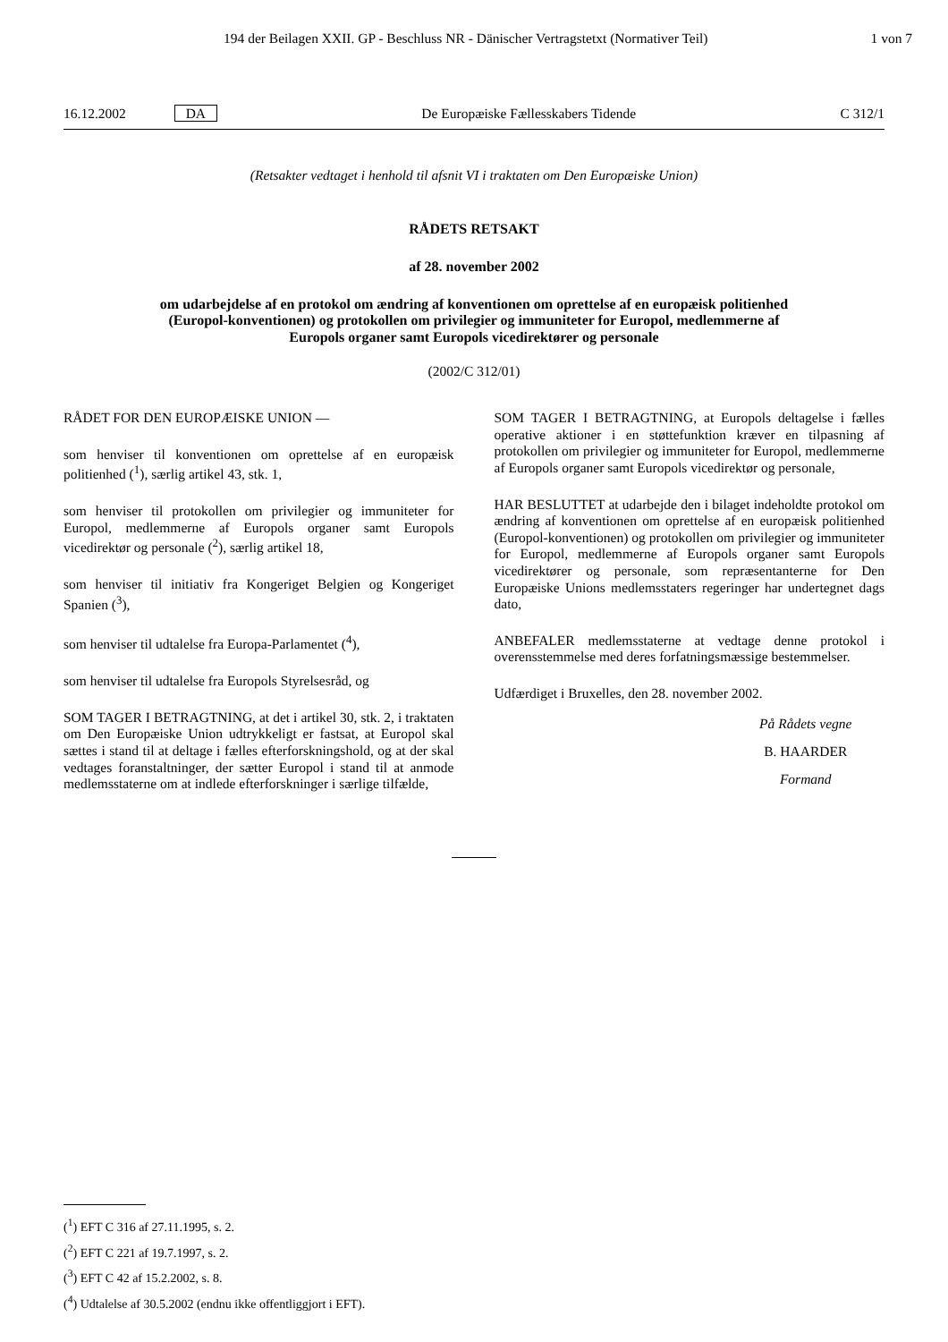194 der Beilagen XXII. GP - Beschluss NR - Dänischer Vertragstetxt (Normativer Teil) 1 von 7
16.12.2002 DA De Europæiske Fællesskabers Tidende C 312/1
(Retsakter vedtaget i henhold til afsnit VI i traktaten om Den Europæiske Union)
RÅDETS RETSAKT
af 28. november 2002
om udarbejdelse af en protokol om ændring af konventionen om oprettelse af en europæisk politienhed (Europol-konventionen) og protokollen om privilegier og immuniteter for Europol, medlemmerne af Europols organer samt Europols vicedirektører og personale
(2002/C 312/01)
RÅDET FOR DEN EUROPÆISKE UNION —
som henviser til konventionen om oprettelse af en europæisk politienhed (<sup>1</sup>), særlig artikel 43, stk. 1,
som henviser til protokollen om privilegier og immuniteter for Europol, medlemmerne af Europols organer samt Europols vicedirektør og personale (<sup>2</sup>), særlig artikel 18,
som henviser til initiativ fra Kongeriget Belgien og Kongeriget Spanien (<sup>3</sup>),
som henviser til udtalelse fra Europa-Parlamentet (<sup>4</sup>),
som henviser til udtalelse fra Europols Styrelsesråd, og
SOM TAGER I BETRAGTNING, at det i artikel 30, stk. 2, i traktaten om Den Europæiske Union udtrykkeligt er fastsat, at Europol skal sættes i stand til at deltage i fælles efterforskningshold, og at der skal vedtages foranstaltninger, der sætter Europol i stand til at anmode medlemsstaterne om at indlede efterforskninger i særlige tilfælde,
SOM TAGER I BETRAGTNING, at Europols deltagelse i fælles operative aktioner i en støttefunktion kræver en tilpasning af protokollen om privilegier og immuniteter for Europol, medlemmerne af Europols organer samt Europols vicedirektør og personale,
HAR BESLUTTET at udarbejde den i bilaget indeholdte protokol om ændring af konventionen om oprettelse af en europæisk politienhed (Europol-konventionen) og protokollen om privilegier og immuniteter for Europol, medlemmerne af Europols organer samt Europols vicedirektører og personale, som repræsentanterne for Den Europæiske Unions medlemsstaters regeringer har undertegnet dags dato,
ANBEFALER medlemsstaterne at vedtage denne protokol i overensstemmelse med deres forfatningsmæssige bestemmelser.
Udfærdiget i Bruxelles, den 28. november 2002.
På Rådets vegne
B. HAARDER
Formand
(<sup>1</sup>) EFT C 316 af 27.11.1995, s. 2.
(<sup>2</sup>) EFT C 221 af 19.7.1997, s. 2.
(<sup>3</sup>) EFT C 42 af 15.2.2002, s. 8.
(<sup>4</sup>) Udtalelse af 30.5.2002 (endnu ikke offentliggjort i EFT).